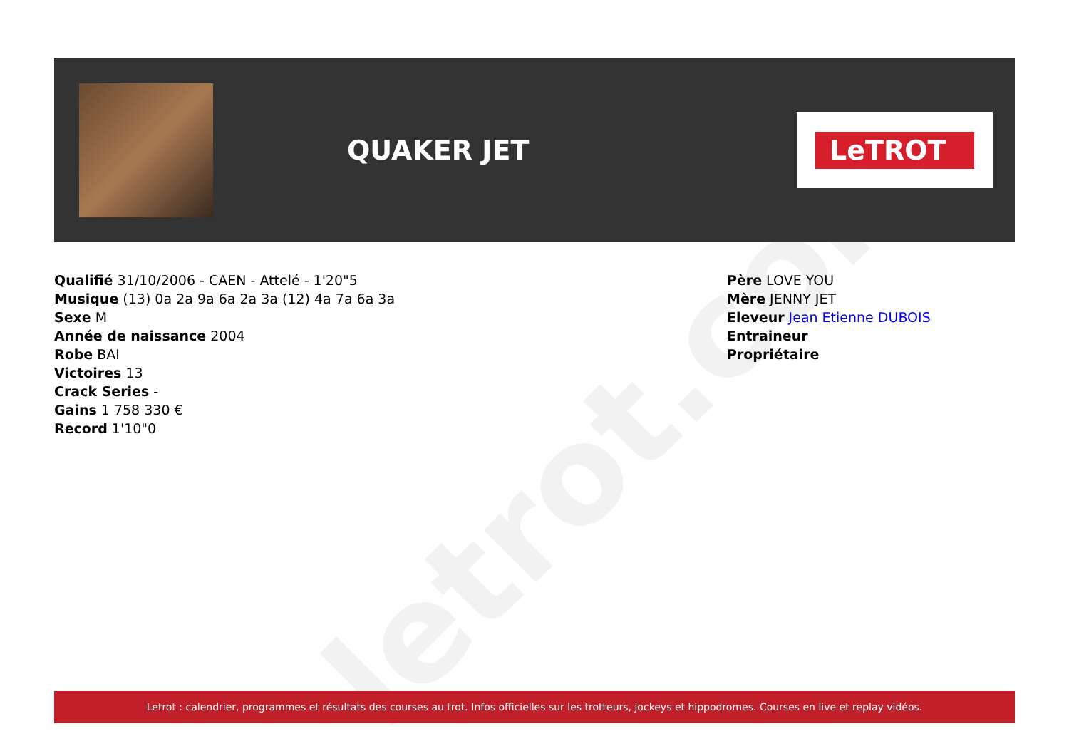letrot.com
QUAKER JET
LeTROT
Qualifié 31/10/2006 - CAEN - Attelé - 1'20"5
Musique (13) 0a 2a 9a 6a 2a 3a (12) 4a 7a 6a 3a
Sexe M
Année de naissance 2004
Robe BAI
Victoires 13
Crack Series -
Gains 1 758 330 €
Record 1'10"0
Père LOVE YOU
Mère JENNY JET
Eleveur Jean Etienne DUBOIS
Entraineur
Propriétaire
Letrot : calendrier, programmes et résultats des courses au trot. Infos officielles sur les trotteurs, jockeys et hippodromes. Courses en live et replay vidéos.